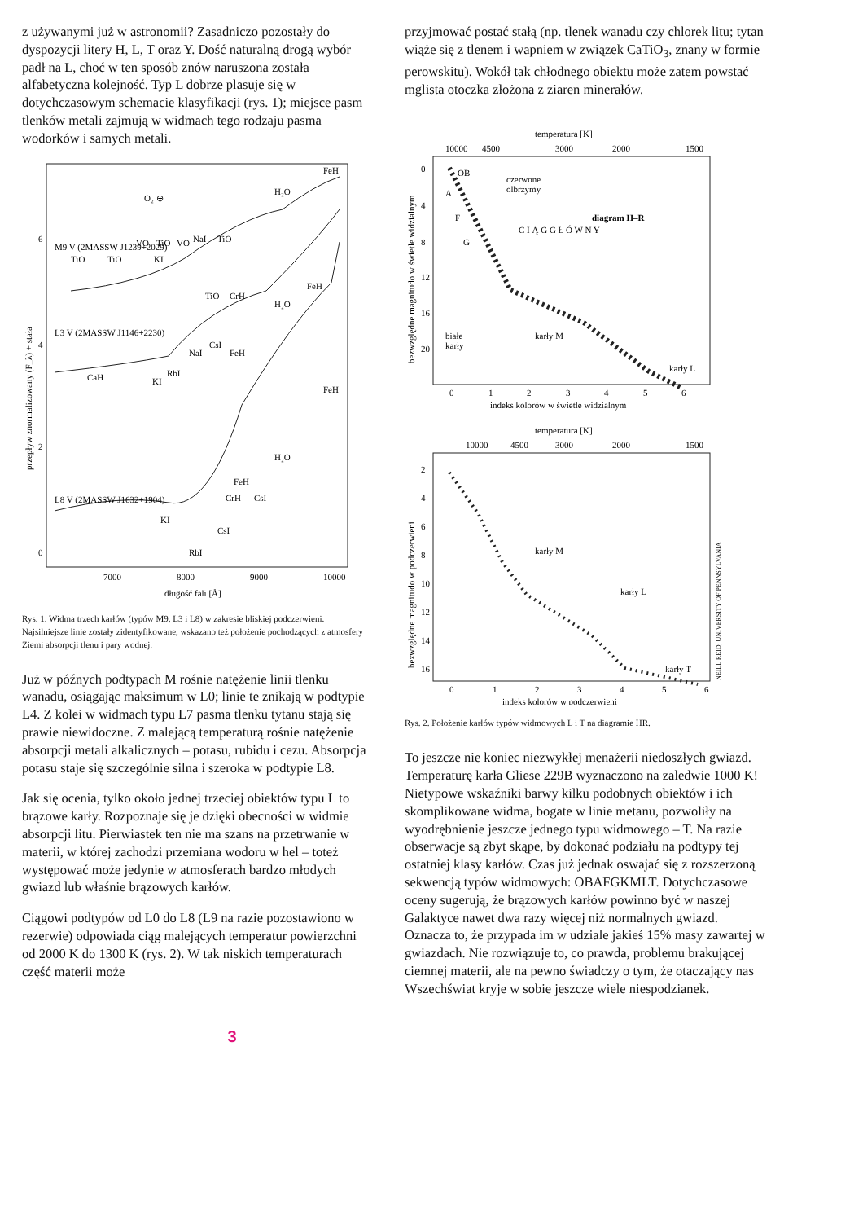z używanymi już w astronomii? Zasadniczo pozostały do dyspozycji litery H, L, T oraz Y. Dość naturalną drogą wybór padł na L, choć w ten sposób znów naruszona została alfabetyczna kolejność. Typ L dobrze plasuje się w dotychczasowym schemacie klasyfikacji (rys. 1); miejsce pasm tlenków metali zajmują w widmach tego rodzaju pasma wodorków i samych metali.
M9 V (2MASSW J1239+2029)
L3 V (2MASSW J1146+2230)
L8 V (2MASSW J1632+1904)
FeH
H₂O
O₂ ⊕
NaI
TiO
TiO
TiO
VO
TiO
VO
KI
FeH
TiO
CrH
H₂O
NaI
CsI
FeH
CaH
KI
RbI
FeH
H₂O
FeH
CrH
CsI
KI
CsI
RbI
6
4
2
0
7000
8000
9000
10000
długość fali [Å]
przepływ znormalizowany (F_λ) + stała
Rys. 1. Widma trzech karłów (typów M9, L3 i L8) w zakresie bliskiej podczerwieni. Najsilniejsze linie zostały zidentyfikowane, wskazano też położenie pochodzących z atmosfery Ziemi absorpcji tlenu i pary wodnej.
Już w późnych podtypach M rośnie natężenie linii tlenku wanadu, osiągając maksimum w L0; linie te znikają w podtypie L4. Z kolei w widmach typu L7 pasma tlenku tytanu stają się prawie niewidoczne. Z malejącą temperaturą rośnie natężenie absorpcji metali alkalicznych – potasu, rubidu i cezu. Absorpcja potasu staje się szczególnie silna i szeroka w podtypie L8.
Jak się ocenia, tylko około jednej trzeciej obiektów typu L to brązowe karły. Rozpoznaje się je dzięki obecności w widmie absorpcji litu. Pierwiastek ten nie ma szans na przetrwanie w materii, w której zachodzi przemiana wodoru w hel – toteż występować może jedynie w atmosferach bardzo młodych gwiazd lub właśnie brązowych karłów.
Ciągowi podtypów od L0 do L8 (L9 na razie pozostawiono w rezerwie) odpowiada ciąg malejących temperatur powierzchni od 2000 K do 1300 K (rys. 2). W tak niskich temperaturach część materii może
przyjmować postać stałą (np. tlenek wanadu czy chlorek litu; tytan wiąże się z tlenem i wapniem w związek CaTiO<sub>3</sub>, znany w formie perowskitu). Wokół tak chłodnego obiektu może zatem powstać mglista otoczka złożona z ziaren minerałów.
temperatura [K]
10000
4500
3000
2000
1500
OB
A
F
G
czerwone
olbrzymy
diagram H–R
C I Ą G G Ł Ó W N Y
białe
karły
karły M
karły L
0
4
8
12
16
20
0
1
2
3
4
5
6
indeks kolorów w świetle widzialnym
bezwzględne magnitudo w świetle widzialnym
temperatura [K]
10000
4500
3000
2000
1500
karły M
karły L
karły T
2
4
6
8
10
12
14
16
0
1
2
3
4
5
6
indeks kolorów w podczerwieni
bezwzględne magnitudo w podczerwieni
NEILL REID, UNIVERSITY OF PENNSYLVANIA
Rys. 2. Położenie karłów typów widmowych L i T na diagramie HR.
To jeszcze nie koniec niezwykłej menażerii niedoszłych gwiazd. Temperaturę karła Gliese 229B wyznaczono na zaledwie 1000 K! Nietypowe wskaźniki barwy kilku podobnych obiektów i ich skomplikowane widma, bogate w linie metanu, pozwoliły na wyodrębnienie jeszcze jednego typu widmowego – T. Na razie obserwacje są zbyt skąpe, by dokonać podziału na podtypy tej ostatniej klasy karłów. Czas już jednak oswajać się z rozszerzoną sekwencją typów widmowych: OBAFGKMLT. Dotychczasowe oceny sugerują, że brązowych karłów powinno być w naszej Galaktyce nawet dwa razy więcej niż normalnych gwiazd. Oznacza to, że przypada im w udziale jakieś 15% masy zawartej w gwiazdach. Nie rozwiązuje to, co prawda, problemu brakującej ciemnej materii, ale na pewno świadczy o tym, że otaczający nas Wszechświat kryje w sobie jeszcze wiele niespodzianek.
3